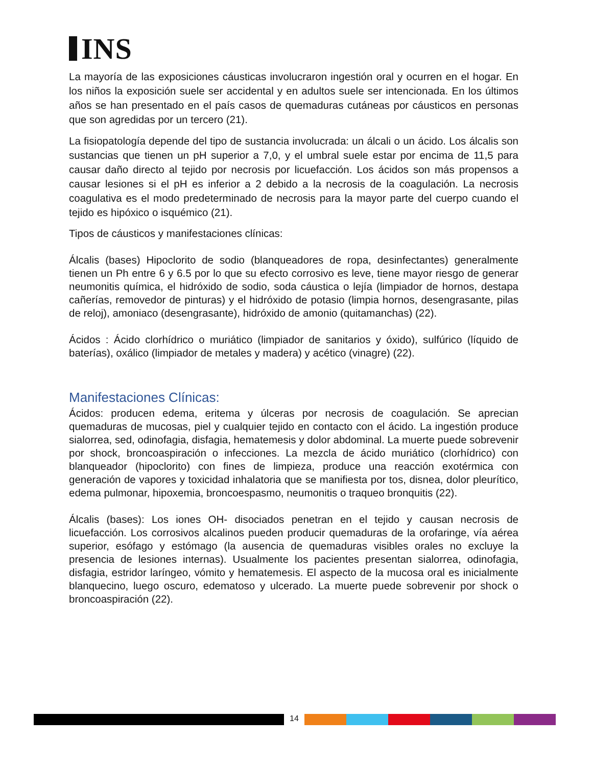INS
La mayoría de las exposiciones cáusticas involucraron ingestión oral y ocurren en el hogar. En los niños la exposición suele ser accidental y en adultos suele ser intencionada. En los últimos años se han presentado en el país casos de quemaduras cutáneas por cáusticos en personas que son agredidas por un tercero (21).
La fisiopatología depende del tipo de sustancia involucrada: un álcali o un ácido. Los álcalis son sustancias que tienen un pH superior a 7,0, y el umbral suele estar por encima de 11,5 para causar daño directo al tejido por necrosis por licuefacción. Los ácidos son más propensos a causar lesiones si el pH es inferior a 2 debido a la necrosis de la coagulación. La necrosis coagulativa es el modo predeterminado de necrosis para la mayor parte del cuerpo cuando el tejido es hipóxico o isquémico (21).
Tipos de cáusticos y manifestaciones clínicas:
Álcalis (bases) Hipoclorito de sodio (blanqueadores de ropa, desinfectantes) generalmente tienen un Ph entre 6 y 6.5 por lo que su efecto corrosivo es leve, tiene mayor riesgo de generar neumonitis química, el hidróxido de sodio, soda cáustica o lejía (limpiador de hornos, destapa cañerías, removedor de pinturas) y el hidróxido de potasio (limpia hornos, desengrasante, pilas de reloj), amoniaco (desengrasante), hidróxido de amonio (quitamanchas) (22).
Ácidos : Ácido clorhídrico o muriático (limpiador de sanitarios y óxido), sulfúrico (líquido de baterías), oxálico (limpiador de metales y madera) y acético (vinagre) (22).
Manifestaciones Clínicas:
Ácidos: producen edema, eritema y úlceras por necrosis de coagulación. Se aprecian quemaduras de mucosas, piel y cualquier tejido en contacto con el ácido. La ingestión produce sialorrea, sed, odinofagia, disfagia, hematemesis y dolor abdominal. La muerte puede sobrevenir por shock, broncoaspiración o infecciones. La mezcla de ácido muriático (clorhídrico) con blanqueador (hipoclorito) con fines de limpieza, produce una reacción exotérmica con generación de vapores y toxicidad inhalatoria que se manifiesta por tos, disnea, dolor pleurítico, edema pulmonar, hipoxemia, broncoespasmo, neumonitis o traqueo bronquitis (22).
Álcalis (bases): Los iones OH- disociados penetran en el tejido y causan necrosis de licuefacción. Los corrosivos alcalinos pueden producir quemaduras de la orofaringe, vía aérea superior, esófago y estómago (la ausencia de quemaduras visibles orales no excluye la presencia de lesiones internas). Usualmente los pacientes presentan sialorrea, odinofagia, disfagia, estridor laríngeo, vómito y hematemesis. El aspecto de la mucosa oral es inicialmente blanquecino, luego oscuro, edematoso y ulcerado. La muerte puede sobrevenir por shock o broncoaspiración (22).
14